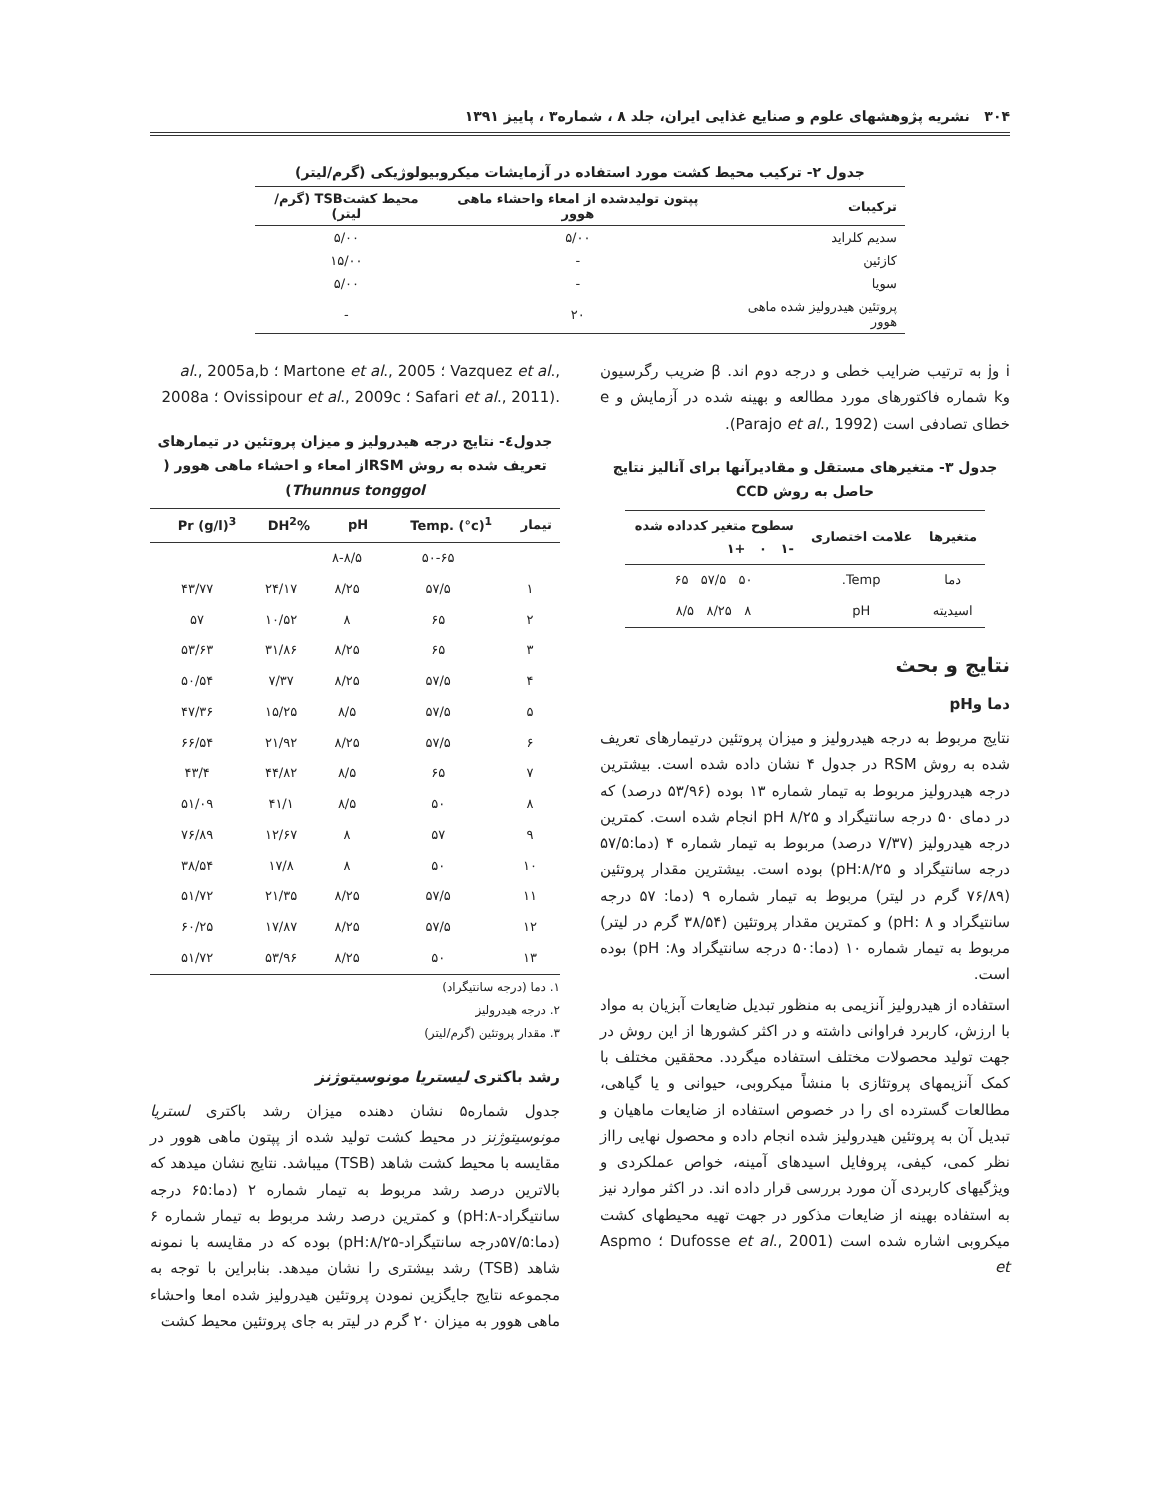۳۰۴ نشریه پژوهشهای علوم و صنایع غذایی ایران، جلد ۸ ، شماره۳ ، پاییز ۱۳۹۱
جدول ۲- ترکیب محیط کشت مورد استفاده در آزمایشات میکروبیولوژیکی (گرم/لیتر)
| ترکیبات | پپتون تولیدشده از امعاء واحشاء ماهی هوور | محیط کشتTSB (گرم/لیتر) |
| --- | --- | --- |
| سدیم کلراید | ۵/۰۰ | ۵/۰۰ |
| کازئین | - | ۱۵/۰۰ |
| سویا | - | ۵/۰۰ |
| پروتئین هیدرولیز شده ماهی هوور | ۲۰ | - |
i وj به ترتیب ضرایب خطی و درجه دوم اند. β ضریب رگرسیون وk شماره فاکتورهای مورد مطالعه و بهینه شده در آزمایش و e خطای تصادفی است (Parajo et al., 1992).
جدول ۳- متغیرهای مستقل و مقادیرآنها برای آنالیز نتایج حاصل به روش CCD
| متغیرها | علامت اختصاری | سطوح متغیر کدداده شده -۱ ۰ +۱ |
| --- | --- | --- |
| دما | Temp. | ۵۰ ۵۷/۵ ۶۵ |
| اسیدیته | pH | ۸ ۸/۲۵ ۸/۵ |
نتایج و بحث
دما وpH
نتایج مربوط به درجه هیدرولیز و میزان پروتئین درتیمارهای تعریف شده به روش RSM در جدول ۴ نشان داده شده است. بیشترین درجه هیدرولیز مربوط به تیمار شماره ۱۳ بوده (۵۳/۹۶ درصد) که در دمای ۵۰ درجه سانتیگراد و pH ۸/۲۵ انجام شده است. کمترین درجه هیدرولیز (۷/۳۷ درصد) مربوط به تیمار شماره ۴ (دما:۵۷/۵ درجه سانتیگراد و pH:۸/۲۵) بوده است. بیشترین مقدار پروتئین (۷۶/۸۹ گرم در لیتر) مربوط به تیمار شماره ۹ (دما: ۵۷ درجه سانتیگراد و pH: ۸) و کمترین مقدار پروتئین (۳۸/۵۴ گرم در لیتر) مربوط به تیمار شماره ۱۰ (دما:۵۰ درجه سانتیگراد وpH :۸) بوده است.
استفاده از هیدرولیز آنزیمی به منظور تبدیل ضایعات آبزیان به مواد با ارزش، کاربرد فراوانی داشته و در اکثر کشورها از این روش در جهت تولید محصولات مختلف استفاده میگردد. محققین مختلف با کمک آنزیمهای پروتئازی با منشاً میکروبی، حیوانی و یا گیاهی، مطالعات گسترده ای را در خصوص استفاده از ضایعات ماهیان و تبدیل آن به پروتئین هیدرولیز شده انجام داده و محصول نهایی رااز نظر کمی، کیفی، پروفایل اسیدهای آمینه، خواص عملکردی و ویژگیهای کاربردی آن مورد بررسی قرار داده اند. در اکثر موارد نیز به استفاده بهینه از ضایعات مذکور در جهت تهیه محیطهای کشت میکروبی اشاره شده است (Dufosse et al., 2001 ؛ Aspmo et
al., 2005a,b ؛ Martone et al., 2005 ؛ Vazquez et al., 2008a ؛ Ovissipour et al., 2009c ؛ Safari et al., 2011).
جدول٤- نتایج درجه هیدرولیز و میزان پروتئین در تیمارهای تعریف شده به روش RSMاز امعاء و احشاء ماهی هوور ( Thunnus tonggol)
| تیمار | Temp. (°c)<sup>1</sup> | pH | %DH<sup>2</sup> | Pr (g/l)<sup>3</sup> |
| --- | --- | --- | --- | --- |
| | ۵۰-۶۵ | ۸-۸/۵ | | |
| ۱ | ۵۷/۵ | ۸/۲۵ | ۲۴/۱۷ | ۴۳/۷۷ |
| ۲ | ۶۵ | ۸ | ۱۰/۵۲ | ۵۷ |
| ۳ | ۶۵ | ۸/۲۵ | ۳۱/۸۶ | ۵۳/۶۳ |
| ۴ | ۵۷/۵ | ۸/۲۵ | ۷/۳۷ | ۵۰/۵۴ |
| ۵ | ۵۷/۵ | ۸/۵ | ۱۵/۲۵ | ۴۷/۳۶ |
| ۶ | ۵۷/۵ | ۸/۲۵ | ۲۱/۹۲ | ۶۶/۵۴ |
| ۷ | ۶۵ | ۸/۵ | ۴۴/۸۲ | ۴۳/۴ |
| ۸ | ۵۰ | ۸/۵ | ۴۱/۱ | ۵۱/۰۹ |
| ۹ | ۵۷ | ۸ | ۱۲/۶۷ | ۷۶/۸۹ |
| ۱۰ | ۵۰ | ۸ | ۱۷/۸ | ۳۸/۵۴ |
| ۱۱ | ۵۷/۵ | ۸/۲۵ | ۲۱/۳۵ | ۵۱/۷۲ |
| ۱۲ | ۵۷/۵ | ۸/۲۵ | ۱۷/۸۷ | ۶۰/۲۵ |
| ۱۳ | ۵۰ | ۸/۲۵ | ۵۳/۹۶ | ۵۱/۷۲ |
۱. دما (درجه سانتیگراد)
۲. درجه هیدرولیز
۳. مقدار پروتئین (گرم/لیتر)
رشد باکتری لیستریا مونوسیتوژنز
جدول شماره۵ نشان دهنده میزان رشد باکتری لستریا مونوسیتوژنز در محیط کشت تولید شده از پپتون ماهی هوور در مقایسه با محیط کشت شاهد (TSB) میباشد. نتایج نشان میدهد که بالاترین درصد رشد مربوط به تیمار شماره ۲ (دما:۶۵ درجه سانتیگراد-pH:۸) و کمترین درصد رشد مربوط به تیمار شماره ۶ (دما:۵۷/۵درجه سانتیگراد-pH:۸/۲۵) بوده که در مقایسه با نمونه شاهد (TSB) رشد بیشتری را نشان میدهد. بنابراین با توجه به مجموعه نتایج جایگزین نمودن پروتئین هیدرولیز شده امعا واحشاء ماهی هوور به میزان ۲۰ گرم در لیتر به جای پروتئین محیط کشت